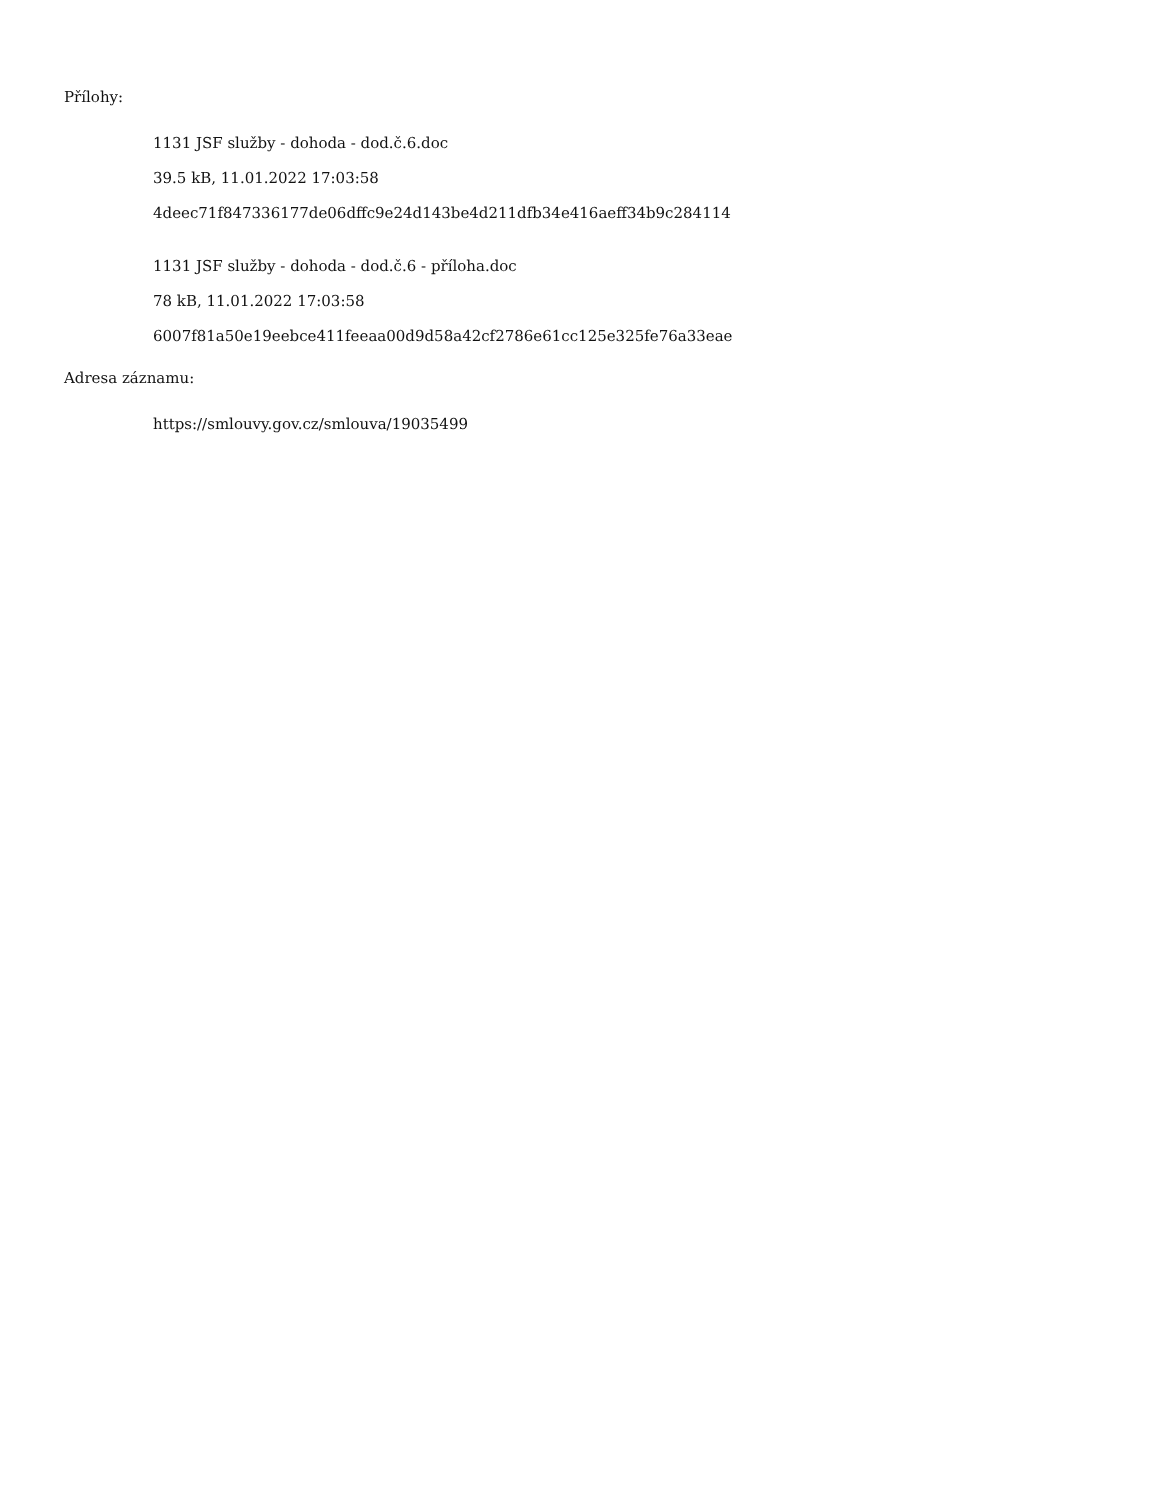Přílohy:
1131 JSF služby - dohoda - dod.č.6.doc
39.5 kB, 11.01.2022 17:03:58
4deec71f847336177de06dffc9e24d143be4d211dfb34e416aeff34b9c284114
1131 JSF služby - dohoda - dod.č.6 - příloha.doc
78 kB, 11.01.2022 17:03:58
6007f81a50e19eebce411feeaa00d9d58a42cf2786e61cc125e325fe76a33eae
Adresa záznamu:
https://smlouvy.gov.cz/smlouva/19035499